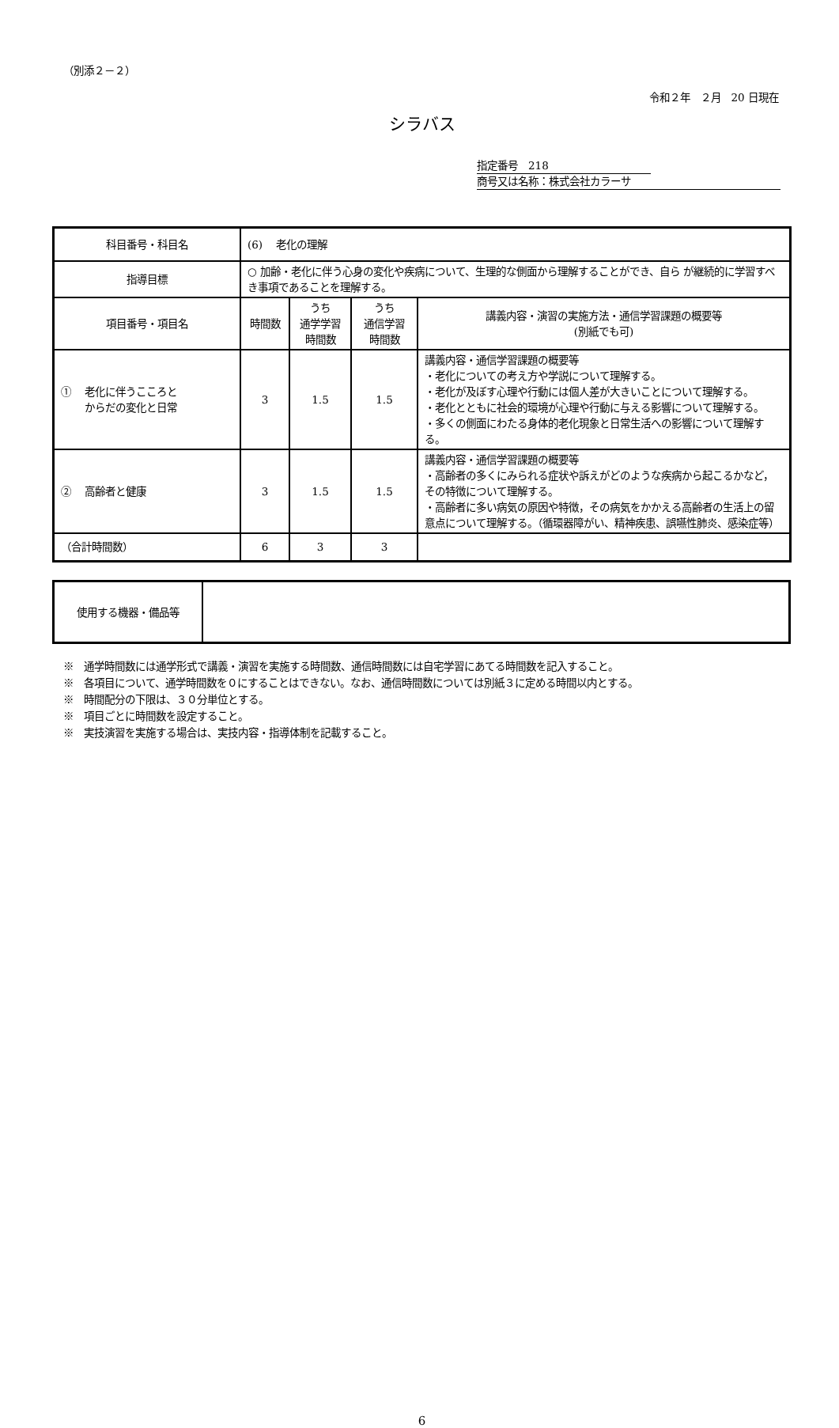（別添２－２）
令和２年　２月　20 日現在
シラバス
指定番号　218
商号又は名称：株式会社カラーサ
| 科目番号・科目名 | (6) 老化の理解 | | | |
| 指導目標 | ○ 加齢・老化に伴う心身の変化や疾病について、生理的な側面から理解することができ、自ら が継続的に学習すべき事項であることを理解する。 | | | |
| 項目番号・項目名 | 時間数 | うち 通学学習 時間数 | うち 通信学習 時間数 | 講義内容・演習の実施方法・通信学習課題の概要等 (別紙でも可) |
| ① 老化に伴うこころと からだの変化と日常 | 3 | 1.5 | 1.5 | 講義内容・通信学習課題の概要等 ・老化についての考え方や学説について理解する。 ・老化が及ぼす心理や行動には個人差が大きいことについて理解する。 ・老化とともに社会的環境が心理や行動に与える影響について理解する。 ・多くの側面にわたる身体的老化現象と日常生活への影響について理解する。 |
| ② 高齢者と健康 | 3 | 1.5 | 1.5 | 講義内容・通信学習課題の概要等 ・高齢者の多くにみられる症状や訴えがどのような疾病から起こるかなど，その特徴について理解する。 ・高齢者に多い病気の原因や特徴，その病気をかかえる高齢者の生活上の留意点について理解する。（循環器障がい、精神疾患、誤嚥性肺炎、感染症等） |
| （合計時間数） | 6 | 3 | 3 | |
| 使用する機器・備品等 | |
※　通学時間数には通学形式で講義・演習を実施する時間数、通信時間数には自宅学習にあてる時間数を記入すること。
※　各項目について、通学時間数を０にすることはできない。なお、通信時間数については別紙３に定める時間以内とする。
※　時間配分の下限は、３０分単位とする。
※　項目ごとに時間数を設定すること。
※　実技演習を実施する場合は、実技内容・指導体制を記載すること。
6